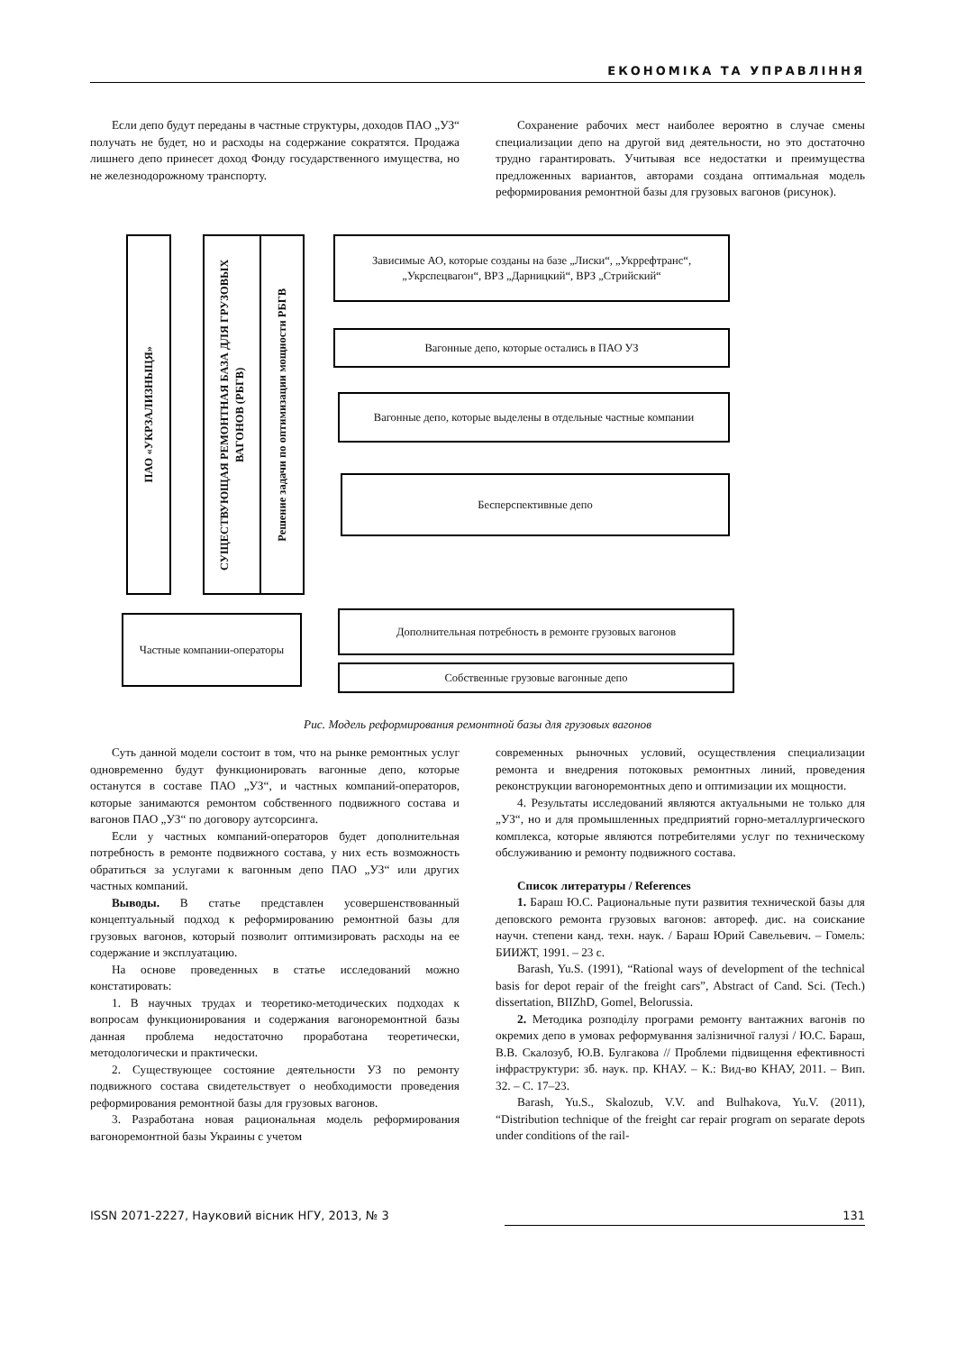ЕКОНОМІКА ТА УПРАВЛІННЯ
Если депо будут переданы в частные структуры, доходов ПАО „УЗ“ получать не будет, но и расходы на содержание сократятся. Продажа лишнего депо принесет доход Фонду государственного имущества, но не железнодорожному транспорту.
Сохранение рабочих мест наиболее вероятно в случае смены специализации депо на другой вид деятельности, но это достаточно трудно гарантировать. Учитывая все недостатки и преимущества предложенных вариантов, авторами создана оптимальная модель реформирования ремонтной базы для грузовых вагонов (рисунок).
ПАО «УКРЗАЛИЗНЫЦЯ»
СУЩЕСТВУЮЩАЯ РЕМОНТНАЯ БАЗА ДЛЯ ГРУЗОВЫХ ВАГОНОВ (РБГВ)
Решение задачи по оптимизации мощности РБГВ
Зависимые АО, которые созданы на базе „Лиски“, „Укррефтранс“, „Укрспецвагон“, ВРЗ „Дарницкий“, ВРЗ „Стрийский“
Вагонные депо, которые остались в ПАО УЗ
Вагонные депо, которые выделены в отдельные частные компании
Бесперспективные депо
Частные компании-операторы Дополнительная потребность в ремонте грузовых вагонов
Собственные грузовые вагонные депо
Рис. Модель реформирования ремонтной базы для грузовых вагонов
Суть данной модели состоит в том, что на рынке ремонтных услуг одновременно будут функционировать вагонные депо, которые останутся в составе ПАО „УЗ“, и частных компаний-операторов, которые занимаются ремонтом собственного подвижного состава и вагонов ПАО „УЗ“ по договору аутсорсинга.
Если у частных компаний-операторов будет дополнительная потребность в ремонте подвижного состава, у них есть возможность обратиться за услугами к вагонным депо ПАО „УЗ“ или других частных компаний.
Выводы. В статье представлен усовершенствованный концептуальный подход к реформированию ремонтной базы для грузовых вагонов, который позволит оптимизировать расходы на ее содержание и эксплуатацию.
На основе проведенных в статье исследований можно констатировать:
1. В научных трудах и теоретико-методических подходах к вопросам функционирования и содержания вагоноремонтной базы данная проблема недостаточно проработана теоретически, методологически и практически.
2. Существующее состояние деятельности УЗ по ремонту подвижного состава свидетельствует о необходимости проведения реформирования ремонтной базы для грузовых вагонов.
3. Разработана новая рациональная модель реформирования вагоноремонтной базы Украины с учетом
современных рыночных условий, осуществления специализации ремонта и внедрения потоковых ремонтных линий, проведения реконструкции вагоноремонтных депо и оптимизации их мощности.
4. Результаты исследований являются актуальными не только для „УЗ“, но и для промышленных предприятий горно-металлургического комплекса, которые являются потребителями услуг по техническому обслуживанию и ремонту подвижного состава.
Список литературы / References
1. Бараш Ю.С. Рациональные пути развития технической базы для деповского ремонта грузовых вагонов: автореф. дис. на соискание научн. степени канд. техн. наук. / Бараш Юрий Савельевич. – Гомель: БИИЖТ, 1991. – 23 с.
Barash, Yu.S. (1991), “Rational ways of development of the technical basis for depot repair of the freight cars”, Abstract of Cand. Sci. (Tech.) dissertation, BIIZhD, Gomel, Belorussia.
2. Методика розподілу програми ремонту вантажних вагонів по окремих депо в умовах реформування залізничної галузі / Ю.С. Бараш, В.В. Скалозуб, Ю.В. Булгакова // Проблеми підвищення ефективності інфраструктури: зб. наук. пр. КНАУ. – К.: Вид-во КНАУ, 2011. – Вип. 32. – С. 17–23.
Barash, Yu.S., Skalozub, V.V. and Bulhakova, Yu.V. (2011), “Distribution technique of the freight car repair program on separate depots under conditions of the rail-
ISSN 2071-2227, Науковий вісник НГУ, 2013, № 3 131